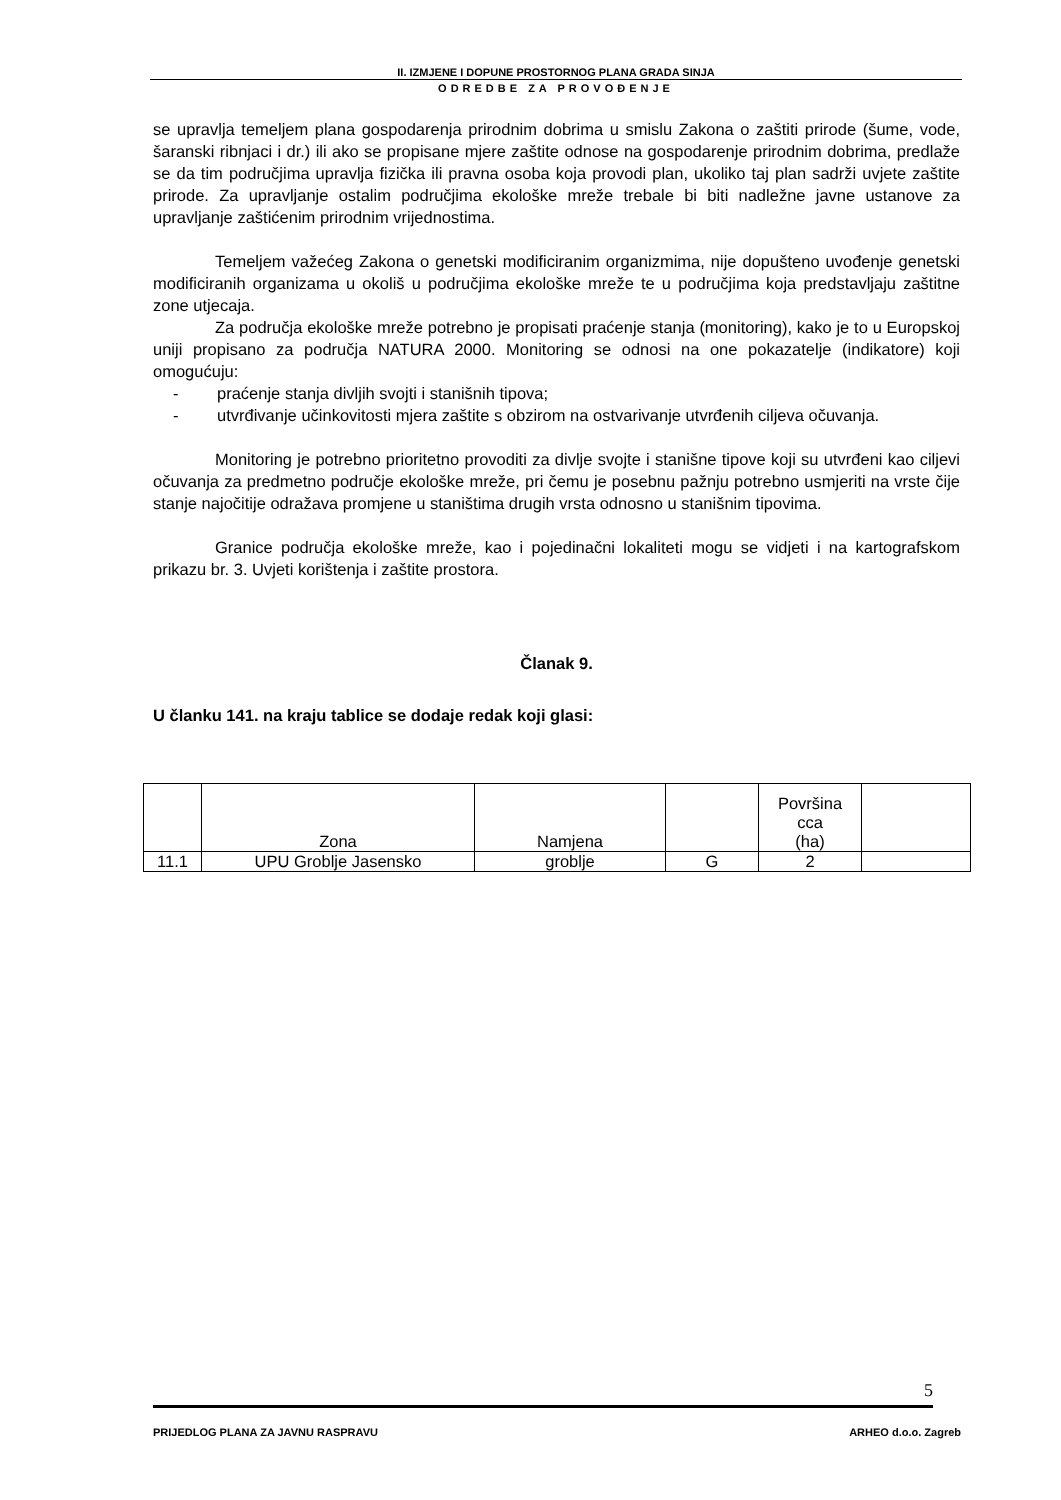II. IZMJENE I DOPUNE PROSTORNOG PLANA GRADA SINJA
ODREDBE ZA PROVOĐENJE
se upravlja temeljem plana gospodarenja prirodnim dobrima u smislu Zakona o zaštiti prirode (šume, vode, šaranski ribnjaci i dr.) ili ako se propisane mjere zaštite odnose na gospodarenje prirodnim dobrima, predlaže se da tim područjima upravlja fizička ili pravna osoba koja provodi plan, ukoliko taj plan sadrži uvjete zaštite prirode. Za upravljanje ostalim područjima ekološke mreže trebale bi biti nadležne javne ustanove za upravljanje zaštićenim prirodnim vrijednostima.
Temeljem važećeg Zakona o genetski modificiranim organizmima, nije dopušteno uvođenje genetski modificiranih organizama u okoliš u područjima ekološke mreže te u područjima koja predstavljaju zaštitne zone utjecaja.
Za područja ekološke mreže potrebno je propisati praćenje stanja (monitoring), kako je to u Europskoj uniji propisano za područja NATURA 2000. Monitoring se odnosi na one pokazatelje (indikatore) koji omogućuju:
- praćenje stanja divljih svojti i stanišnih tipova;
- utvrđivanje učinkovitosti mjera zaštite s obzirom na ostvarivanje utvrđenih ciljeva očuvanja.
Monitoring je potrebno prioritetno provoditi za divlje svojte i stanišne tipove koji su utvrđeni kao ciljevi očuvanja za predmetno područje ekološke mreže, pri čemu je posebnu pažnju potrebno usmjeriti na vrste čije stanje najočitije odražava promjene u staništima drugih vrsta odnosno u stanišnim tipovima.
Granice područja ekološke mreže, kao i pojedinačni lokaliteti mogu se vidjeti i na kartografskom prikazu br. 3. Uvjeti korištenja i zaštite prostora.
Članak 9.
U članku 141. na kraju tablice se dodaje redak koji glasi:
| | Zona | Namjena | | Površina cca (ha) | |
| 11.1 | UPU Groblje Jasensko | groblje | G | 2 | |
5
PRIJEDLOG PLANA ZA JAVNU RASPRAVU ARHEO d.o.o. Zagreb